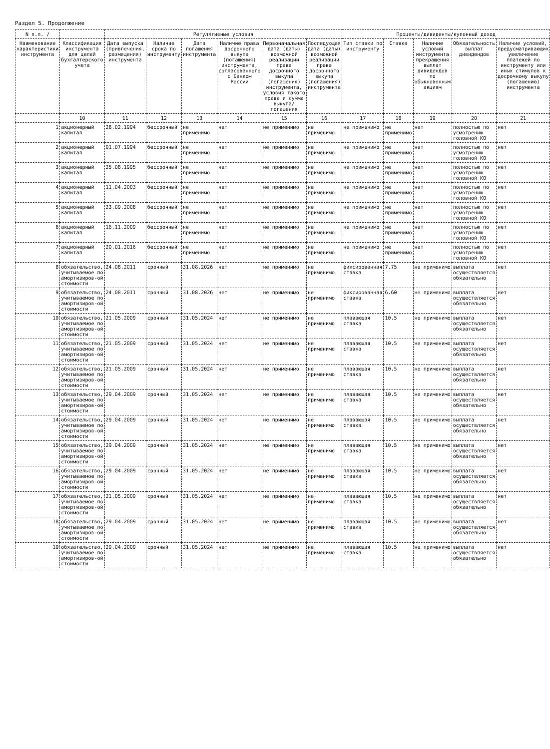Раздел 5. Продолжение
| N п.п. / | | Регулятивные условия | | | | | | Проценты/дивиденты/купонный доход | | | | |
| --- | --- | --- | --- | --- | --- | --- | --- | --- | --- | --- | --- | --- |
| Наименование характеристики инструмента | Классификация инструмента для целей бухгалтерского учета | Дата выпуска (привлечения, размещения) инструмента | Наличие срока по инструменту | Дата погашения инструмента | Наличие права досрочного выкупа (погашения) инструмента, согласованного с Банком России | Первоначальная дата (даты) возможной реализации права досрочного выкупа (погашения) инструмента, условия такого права и сумма выкупа/погашения | Последующая дата (даты) возможной реализации права досрочного выкупа (погашения) инструмента | Тип ставки по инструменту | Ставка | Наличие условий инструмента прекращения выплат дивидендов по обыкновенным акциям | Обязательность выплат дивидендов | Наличие условий, предусматривающих увеличение платежей по инструменту или иных стимулов к досрочному выкупу (погашению) инструмента |
| | 10 | 11 | 12 | 13 | 14 | 15 | 16 | 17 | 18 | 19 | 20 | 21 |
| 1 | акционерный капитал | 28.02.1994 | бессрочный | не применимо | нет | не применимо | не применимо | не применимо | не применимо | нет | полностью по усмотрению головной КО | нет |
| 2 | акционерный капитал | 01.07.1994 | бессрочный | не применимо | нет | не применимо | не применимо | не применимо | не применимо | нет | полностью по усмотрению головной КО | нет |
| 3 | акционерный капитал | 25.08.1995 | бессрочный | не применимо | нет | не применимо | не применимо | не применимо | не применимо | нет | полностью по усмотрению головной КО | нет |
| 4 | акционерный капитал | 11.04.2003 | бессрочный | не применимо | нет | не применимо | не применимо | не применимо | не применимо | нет | полностью по усмотрению головной КО | нет |
| 5 | акционерный капитал | 23.09.2008 | бессрочный | не применимо | нет | не применимо | не применимо | не применимо | не применимо | нет | полностью по усмотрению головной КО | нет |
| 6 | акционерный капитал | 16.11.2009 | бессрочный | не применимо | нет | не применимо | не применимо | не применимо | не применимо | нет | полностью по усмотрению головной КО | нет |
| 7 | акционерный капитал | 20.01.2016 | бессрочный | не применимо | нет | не применимо | не применимо | не применимо | не применимо | нет | полностью по усмотрению головной КО | нет |
| 8 | обязательство, учитываемое по амортизиров-ой стоимости | 24.08.2011 | срочный | 31.08.2026 | нет | не применимо | не применимо | фиксированная ставка | 7.75 | не применимо | выплата осуществляется обязательно | нет |
| 9 | обязательство, учитываемое по амортизиров-ой стоимости | 24.08.2011 | срочный | 31.08.2026 | нет | не применимо | не применимо | фиксированная ставка | 6.60 | не применимо | выплата осуществляется обязательно | нет |
| 10 | обязательство, учитываемое по амортизиров-ой стоимости | 21.05.2009 | срочный | 31.05.2024 | нет | не применимо | не применимо | плавающая ставка | 10.5 | не применимо | выплата осуществляется обязательно | нет |
| 11 | обязательство, учитываемое по амортизиров-ой стоимости | 21.05.2009 | срочный | 31.05.2024 | нет | не применимо | не применимо | плавающая ставка | 10.5 | не применимо | выплата осуществляется обязательно | нет |
| 12 | обязательство, учитываемое по амортизиров-ой стоимости | 21.05.2009 | срочный | 31.05.2024 | нет | не применимо | не применимо | плавающая ставка | 10.5 | не применимо | выплата осуществляется обязательно | нет |
| 13 | обязательство, учитываемое по амортизиров-ой стоимости | 29.04.2009 | срочный | 31.05.2024 | нет | не применимо | не применимо | плавающая ставка | 10.5 | не применимо | выплата осуществляется обязательно | нет |
| 14 | обязательство, учитываемое по амортизиров-ой стоимости | 29.04.2009 | срочный | 31.05.2024 | нет | не применимо | не применимо | плавающая ставка | 10.5 | не применимо | выплата осуществляется обязательно | нет |
| 15 | обязательство, учитываемое по амортизиров-ой стоимости | 29.04.2009 | срочный | 31.05.2024 | нет | не применимо | не применимо | плавающая ставка | 10.5 | не применимо | выплата осуществляется обязательно | нет |
| 16 | обязательство, учитываемое по амортизиров-ой стоимости | 29.04.2009 | срочный | 31.05.2024 | нет | не применимо | не применимо | плавающая ставка | 10.5 | не применимо | выплата осуществляется обязательно | нет |
| 17 | обязательство, учитываемое по амортизиров-ой стоимости | 21.05.2009 | срочный | 31.05.2024 | нет | не применимо | не применимо | плавающая ставка | 10.5 | не применимо | выплата осуществляется обязательно | нет |
| 18 | обязательство, учитываемое по амортизиров-ой стоимости | 29.04.2009 | срочный | 31.05.2024 | нет | не применимо | не применимо | плавающая ставка | 10.5 | не применимо | выплата осуществляется обязательно | нет |
| 19 | обязательство, учитываемое по амортизиров-ой стоимости | 29.04.2009 | срочный | 31.05.2024 | нет | не применимо | не применимо | плавающая ставка | 10.5 | не применимо | выплата осуществляется обязательно | нет |